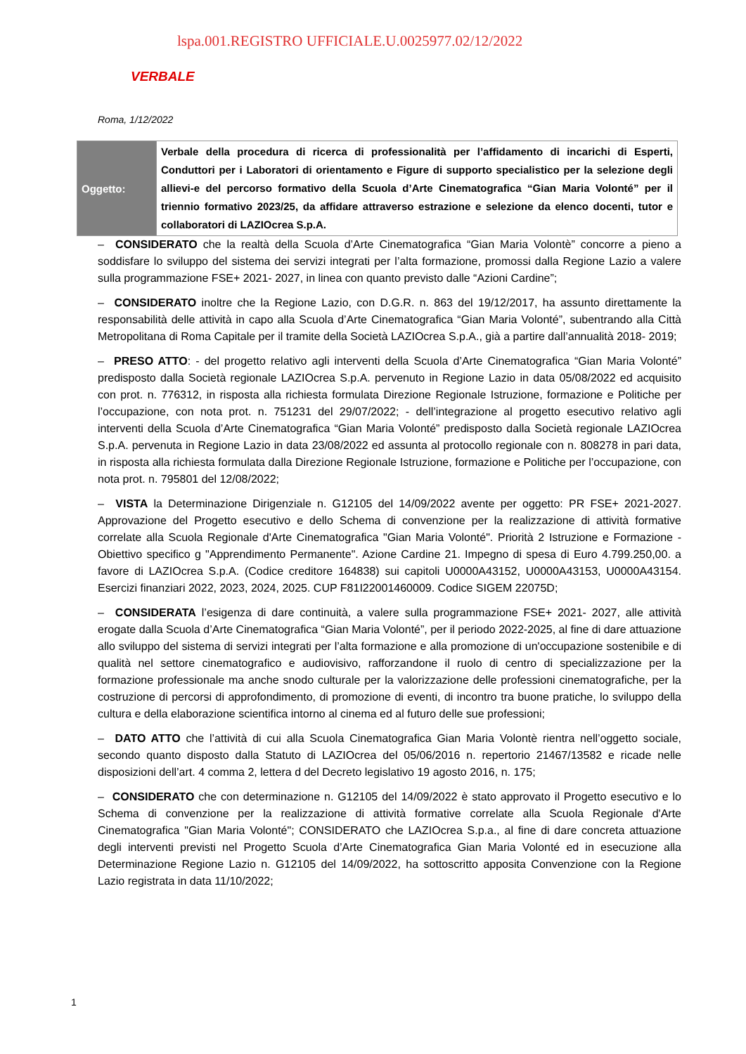lspa.001.REGISTRO UFFICIALE.U.0025977.02/12/2022
VERBALE
Roma, 1/12/2022
| Oggetto: | Verbale della procedura di ricerca di professionalità per l’affidamento di incarichi di Esperti, Conduttori per i Laboratori di orientamento e Figure di supporto specialistico per la selezione degli allievi-e del percorso formativo della Scuola d’Arte Cinematografica “Gian Maria Volonté” per il triennio formativo 2023/25, da affidare attraverso estrazione e selezione da elenco docenti, tutor e collaboratori di LAZIOcrea S.p.A. |
– CONSIDERATO che la realtà della Scuola d’Arte Cinematografica “Gian Maria Volontè” concorre a pieno a soddisfare lo sviluppo del sistema dei servizi integrati per l’alta formazione, promossi dalla Regione Lazio a valere sulla programmazione FSE+ 2021- 2027, in linea con quanto previsto dalle “Azioni Cardine”;
– CONSIDERATO inoltre che la Regione Lazio, con D.G.R. n. 863 del 19/12/2017, ha assunto direttamente la responsabilità delle attività in capo alla Scuola d’Arte Cinematografica “Gian Maria Volonté”, subentrando alla Città Metropolitana di Roma Capitale per il tramite della Società LAZIOcrea S.p.A., già a partire dall’annualità 2018- 2019;
– PRESO ATTO: - del progetto relativo agli interventi della Scuola d’Arte Cinematografica “Gian Maria Volonté” predisposto dalla Società regionale LAZIOcrea S.p.A. pervenuto in Regione Lazio in data 05/08/2022 ed acquisito con prot. n. 776312, in risposta alla richiesta formulata Direzione Regionale Istruzione, formazione e Politiche per l’occupazione, con nota prot. n. 751231 del 29/07/2022; - dell’integrazione al progetto esecutivo relativo agli interventi della Scuola d’Arte Cinematografica “Gian Maria Volonté” predisposto dalla Società regionale LAZIOcrea S.p.A. pervenuta in Regione Lazio in data 23/08/2022 ed assunta al protocollo regionale con n. 808278 in pari data, in risposta alla richiesta formulata dalla Direzione Regionale Istruzione, formazione e Politiche per l’occupazione, con nota prot. n. 795801 del 12/08/2022;
– VISTA la Determinazione Dirigenziale n. G12105 del 14/09/2022 avente per oggetto: PR FSE+ 2021-2027. Approvazione del Progetto esecutivo e dello Schema di convenzione per la realizzazione di attività formative correlate alla Scuola Regionale d'Arte Cinematografica "Gian Maria Volonté". Priorità 2 Istruzione e Formazione - Obiettivo specifico g "Apprendimento Permanente". Azione Cardine 21. Impegno di spesa di Euro 4.799.250,00. a favore di LAZIOcrea S.p.A. (Codice creditore 164838) sui capitoli U0000A43152, U0000A43153, U0000A43154. Esercizi finanziari 2022, 2023, 2024, 2025. CUP F81I22001460009. Codice SIGEM 22075D;
– CONSIDERATA l’esigenza di dare continuità, a valere sulla programmazione FSE+ 2021- 2027, alle attività erogate dalla Scuola d’Arte Cinematografica “Gian Maria Volonté”, per il periodo 2022-2025, al fine di dare attuazione allo sviluppo del sistema di servizi integrati per l’alta formazione e alla promozione di un'occupazione sostenibile e di qualità nel settore cinematografico e audiovisivo, rafforzandone il ruolo di centro di specializzazione per la formazione professionale ma anche snodo culturale per la valorizzazione delle professioni cinematografiche, per la costruzione di percorsi di approfondimento, di promozione di eventi, di incontro tra buone pratiche, lo sviluppo della cultura e della elaborazione scientifica intorno al cinema ed al futuro delle sue professioni;
– DATO ATTO che l’attività di cui alla Scuola Cinematografica Gian Maria Volontè rientra nell’oggetto sociale, secondo quanto disposto dalla Statuto di LAZIOcrea del 05/06/2016 n. repertorio 21467/13582 e ricade nelle disposizioni dell’art. 4 comma 2, lettera d del Decreto legislativo 19 agosto 2016, n. 175;
– CONSIDERATO che con determinazione n. G12105 del 14/09/2022 è stato approvato il Progetto esecutivo e lo Schema di convenzione per la realizzazione di attività formative correlate alla Scuola Regionale d'Arte Cinematografica "Gian Maria Volonté"; CONSIDERATO che LAZIOcrea S.p.a., al fine di dare concreta attuazione degli interventi previsti nel Progetto Scuola d’Arte Cinematografica Gian Maria Volonté ed in esecuzione alla Determinazione Regione Lazio n. G12105 del 14/09/2022, ha sottoscritto apposita Convenzione con la Regione Lazio registrata in data 11/10/2022;
1